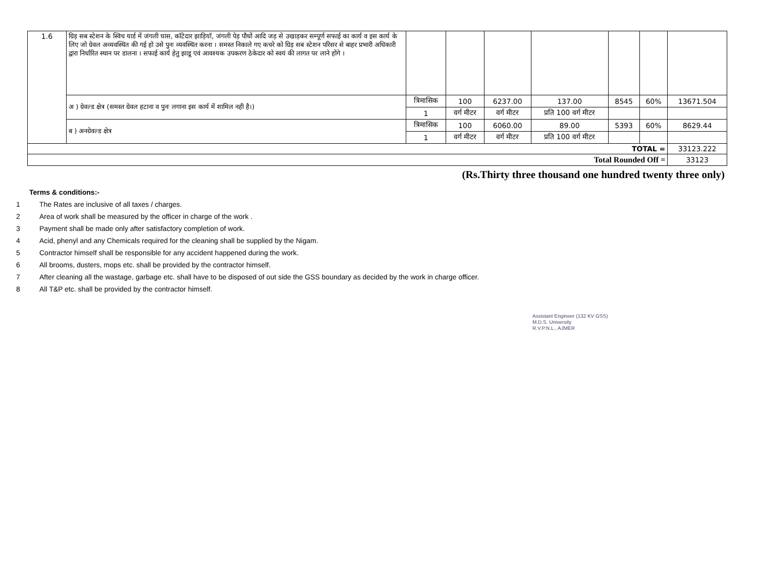| 1.6 | ग्रिड़ सब स्टेशन के स्विच यार्ड में जंगली घास, कॉटेदार झाड़ियॉ, जंगली पेड़ पौधों आदि जड़ से उखाड़कर सम्पूर्ण सफाई का कार्य व इस कार्य के लिए जो ग्रेवल अव्यवस्थित की गई हो उसे पुनः व्यवस्थित करना । समस्त निकाले गए कचरे को ग्रिड़ सब स्टेशन परिसर से बाहर प्रभारी अधिकारी द्वारा निर्धारित स्थान पर डालना । सफाई कार्य हेतु झाडू एवं आवश्यक उपकरण ठेकेदार को स्वयं की लागत पर लाने होंगे । | | | | | | | |
| | अ ) ग्रेवल्ड क्षेत्र (समस्त ग्रेवल हटाना व पुनः लगाना इस कार्य में शामिल नही है।) | त्रिमासिक | 100 | 6237.00 | 137.00 | 8545 | 60% | 13671.504 |
| | | 1 | वर्ग मीटर | वर्ग मीटर | प्रति 100 वर्ग मीटर | | | |
| | ब ) अनग्रेवल्ड क्षेत्र | त्रिमासिक | 100 | 6060.00 | 89.00 | 5393 | 60% | 8629.44 |
| | | 1 | वर्ग मीटर | वर्ग मीटर | प्रति 100 वर्ग मीटर | | | |
| TOTAL = | | | | | | | | 33123.222 |
| Total Rounded Off = | | | | | | | | 33123 |
(Rs.Thirty three thousand one hundred twenty three only)
Terms & conditions:-
1 The Rates are inclusive of all taxes / charges.
2 Area of work shall be measured by the officer in charge of the work .
3 Payment shall be made only after satisfactory completion of work.
4 Acid, phenyl and any Chemicals required for the cleaning shall be supplied by the Nigam.
5 Contractor himself shall be responsible for any accident happened during the work.
6 All brooms, dusters, mops etc. shall be provided by the contractor himself.
7 After cleaning all the wastage, garbage etc. shall have to be disposed of out side the GSS boundary as decided by the work in charge officer.
8 All T&P etc. shall be provided by the contractor himself.
Assistant Engineer (132 KV GSS)
M.D.S. University
R.V.P.N.L., AJMER